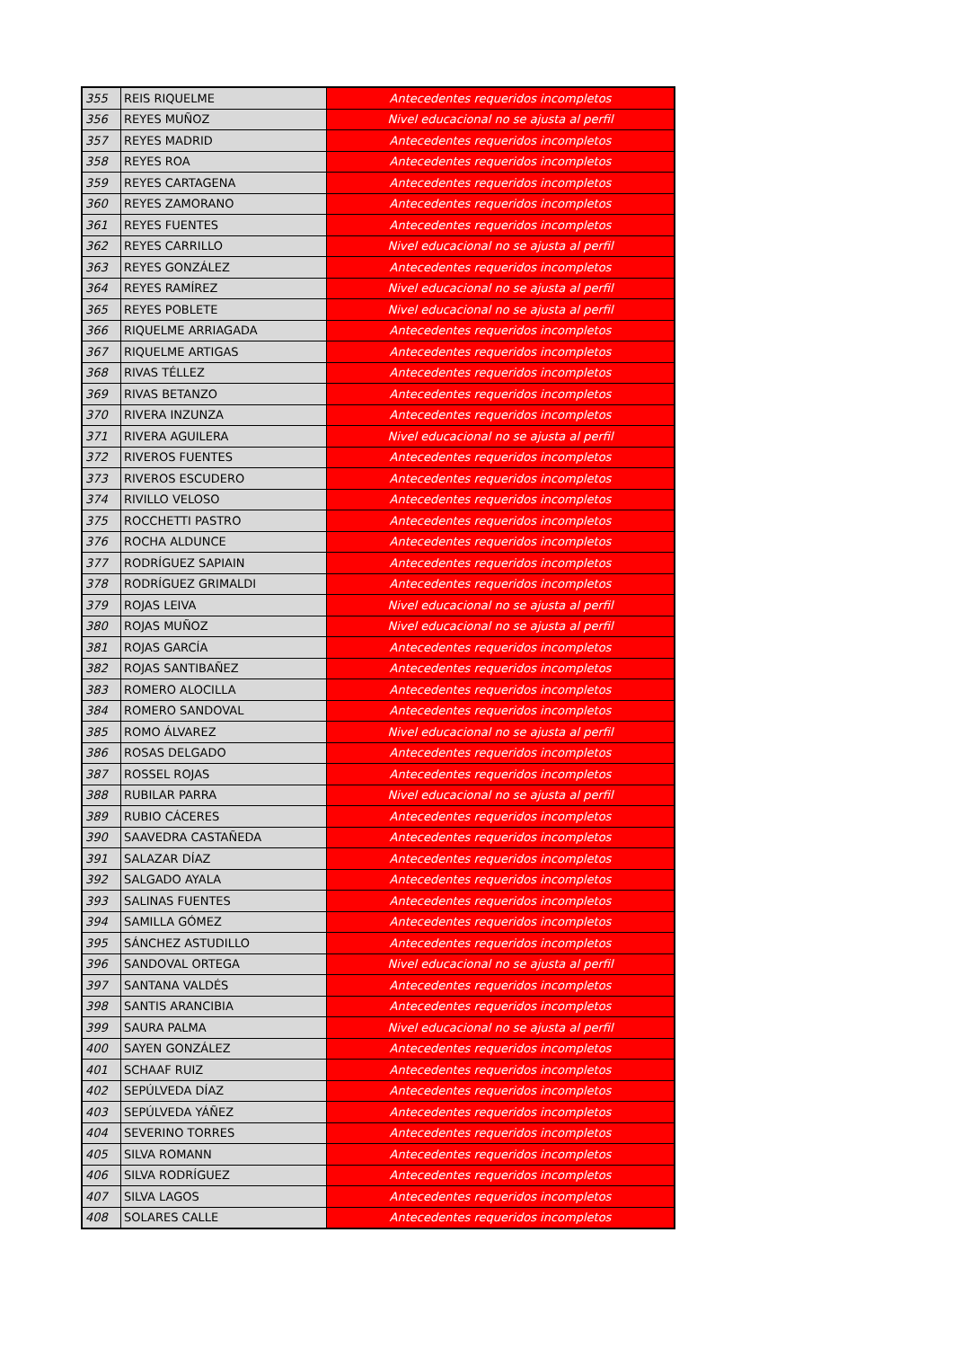| 355 | REIS RIQUELME | Antecedentes requeridos incompletos |
| 356 | REYES MUÑOZ | Nivel educacional no se ajusta al perfil |
| 357 | REYES MADRID | Antecedentes requeridos incompletos |
| 358 | REYES ROA | Antecedentes requeridos incompletos |
| 359 | REYES CARTAGENA | Antecedentes requeridos incompletos |
| 360 | REYES ZAMORANO | Antecedentes requeridos incompletos |
| 361 | REYES FUENTES | Antecedentes requeridos incompletos |
| 362 | REYES CARRILLO | Nivel educacional no se ajusta al perfil |
| 363 | REYES GONZÁLEZ | Antecedentes requeridos incompletos |
| 364 | REYES RAMÍREZ | Nivel educacional no se ajusta al perfil |
| 365 | REYES POBLETE | Nivel educacional no se ajusta al perfil |
| 366 | RIQUELME ARRIAGADA | Antecedentes requeridos incompletos |
| 367 | RIQUELME ARTIGAS | Antecedentes requeridos incompletos |
| 368 | RIVAS TÉLLEZ | Antecedentes requeridos incompletos |
| 369 | RIVAS BETANZO | Antecedentes requeridos incompletos |
| 370 | RIVERA INZUNZA | Antecedentes requeridos incompletos |
| 371 | RIVERA AGUILERA | Nivel educacional no se ajusta al perfil |
| 372 | RIVEROS FUENTES | Antecedentes requeridos incompletos |
| 373 | RIVEROS ESCUDERO | Antecedentes requeridos incompletos |
| 374 | RIVILLO VELOSO | Antecedentes requeridos incompletos |
| 375 | ROCCHETTI PASTRO | Antecedentes requeridos incompletos |
| 376 | ROCHA ALDUNCE | Antecedentes requeridos incompletos |
| 377 | RODRÍGUEZ SAPIAIN | Antecedentes requeridos incompletos |
| 378 | RODRÍGUEZ GRIMALDI | Antecedentes requeridos incompletos |
| 379 | ROJAS LEIVA | Nivel educacional no se ajusta al perfil |
| 380 | ROJAS MUÑOZ | Nivel educacional no se ajusta al perfil |
| 381 | ROJAS GARCÍA | Antecedentes requeridos incompletos |
| 382 | ROJAS SANTIBAÑEZ | Antecedentes requeridos incompletos |
| 383 | ROMERO ALOCILLA | Antecedentes requeridos incompletos |
| 384 | ROMERO SANDOVAL | Antecedentes requeridos incompletos |
| 385 | ROMO ÁLVAREZ | Nivel educacional no se ajusta al perfil |
| 386 | ROSAS DELGADO | Antecedentes requeridos incompletos |
| 387 | ROSSEL ROJAS | Antecedentes requeridos incompletos |
| 388 | RUBILAR PARRA | Nivel educacional no se ajusta al perfil |
| 389 | RUBIO CÁCERES | Antecedentes requeridos incompletos |
| 390 | SAAVEDRA CASTAÑEDA | Antecedentes requeridos incompletos |
| 391 | SALAZAR DÍAZ | Antecedentes requeridos incompletos |
| 392 | SALGADO AYALA | Antecedentes requeridos incompletos |
| 393 | SALINAS FUENTES | Antecedentes requeridos incompletos |
| 394 | SAMILLA GÓMEZ | Antecedentes requeridos incompletos |
| 395 | SÁNCHEZ ASTUDILLO | Antecedentes requeridos incompletos |
| 396 | SANDOVAL ORTEGA | Nivel educacional no se ajusta al perfil |
| 397 | SANTANA VALDÉS | Antecedentes requeridos incompletos |
| 398 | SANTIS ARANCIBIA | Antecedentes requeridos incompletos |
| 399 | SAURA PALMA | Nivel educacional no se ajusta al perfil |
| 400 | SAYEN GONZÁLEZ | Antecedentes requeridos incompletos |
| 401 | SCHAAF RUIZ | Antecedentes requeridos incompletos |
| 402 | SEPÚLVEDA DÍAZ | Antecedentes requeridos incompletos |
| 403 | SEPÚLVEDA YÁÑEZ | Antecedentes requeridos incompletos |
| 404 | SEVERINO TORRES | Antecedentes requeridos incompletos |
| 405 | SILVA ROMANN | Antecedentes requeridos incompletos |
| 406 | SILVA RODRÍGUEZ | Antecedentes requeridos incompletos |
| 407 | SILVA LAGOS | Antecedentes requeridos incompletos |
| 408 | SOLARES CALLE | Antecedentes requeridos incompletos |